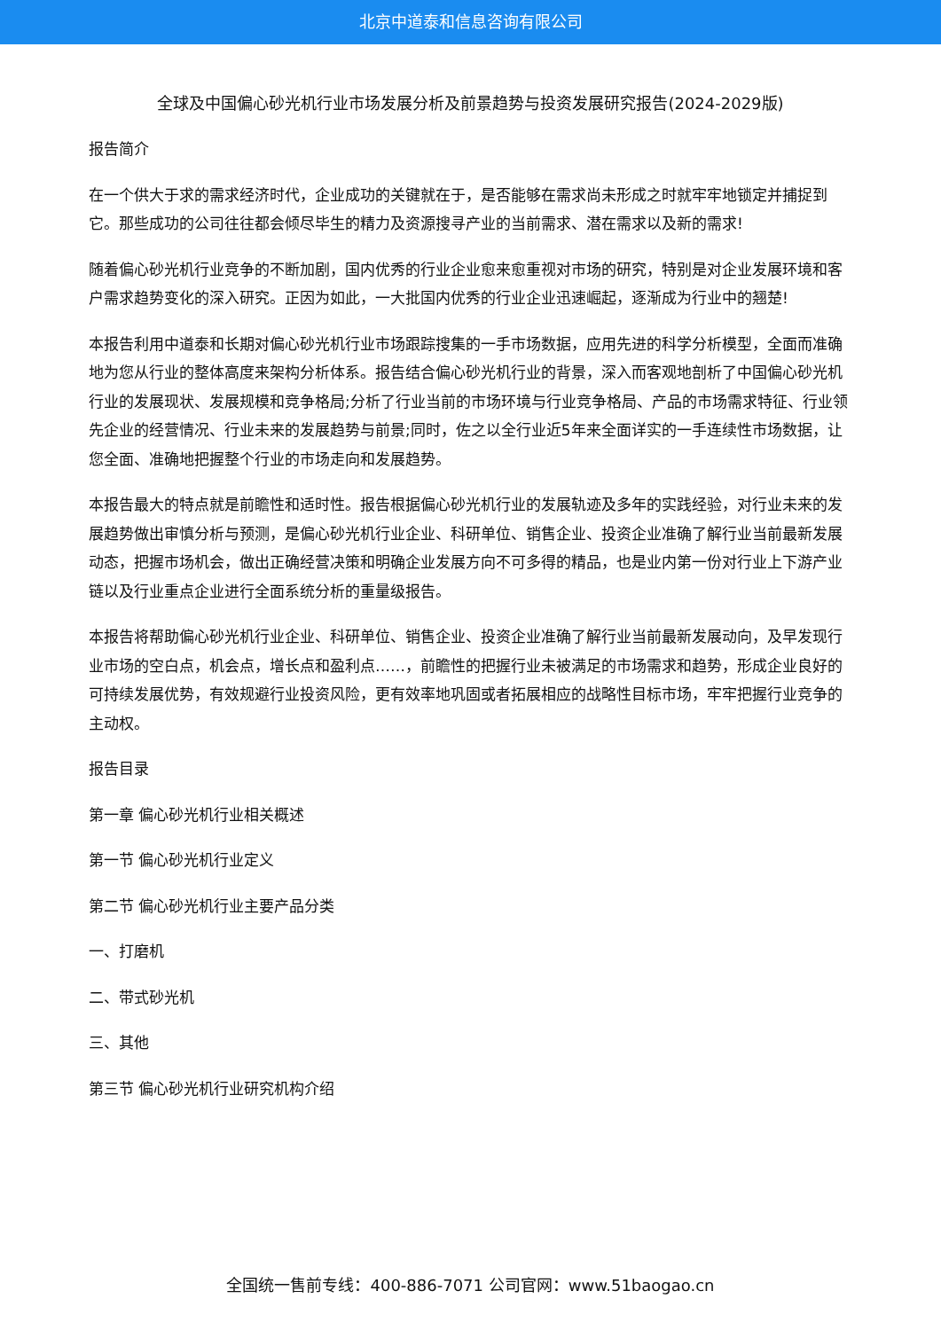北京中道泰和信息咨询有限公司
全球及中国偏心砂光机行业市场发展分析及前景趋势与投资发展研究报告(2024-2029版)
报告简介
在一个供大于求的需求经济时代，企业成功的关键就在于，是否能够在需求尚未形成之时就牢牢地锁定并捕捉到它。那些成功的公司往往都会倾尽毕生的精力及资源搜寻产业的当前需求、潜在需求以及新的需求!
随着偏心砂光机行业竞争的不断加剧，国内优秀的行业企业愈来愈重视对市场的研究，特别是对企业发展环境和客户需求趋势变化的深入研究。正因为如此，一大批国内优秀的行业企业迅速崛起，逐渐成为行业中的翘楚!
本报告利用中道泰和长期对偏心砂光机行业市场跟踪搜集的一手市场数据，应用先进的科学分析模型，全面而准确地为您从行业的整体高度来架构分析体系。报告结合偏心砂光机行业的背景，深入而客观地剖析了中国偏心砂光机行业的发展现状、发展规模和竞争格局;分析了行业当前的市场环境与行业竞争格局、产品的市场需求特征、行业领先企业的经营情况、行业未来的发展趋势与前景;同时，佐之以全行业近5年来全面详实的一手连续性市场数据，让您全面、准确地把握整个行业的市场走向和发展趋势。
本报告最大的特点就是前瞻性和适时性。报告根据偏心砂光机行业的发展轨迹及多年的实践经验，对行业未来的发展趋势做出审慎分析与预测，是偏心砂光机行业企业、科研单位、销售企业、投资企业准确了解行业当前最新发展动态，把握市场机会，做出正确经营决策和明确企业发展方向不可多得的精品，也是业内第一份对行业上下游产业链以及行业重点企业进行全面系统分析的重量级报告。
本报告将帮助偏心砂光机行业企业、科研单位、销售企业、投资企业准确了解行业当前最新发展动向，及早发现行业市场的空白点，机会点，增长点和盈利点……，前瞻性的把握行业未被满足的市场需求和趋势，形成企业良好的可持续发展优势，有效规避行业投资风险，更有效率地巩固或者拓展相应的战略性目标市场，牢牢把握行业竞争的主动权。
报告目录
第一章 偏心砂光机行业相关概述
第一节 偏心砂光机行业定义
第二节 偏心砂光机行业主要产品分类
一、打磨机
二、带式砂光机
三、其他
第三节 偏心砂光机行业研究机构介绍
全国统一售前专线：400-886-7071 公司官网：www.51baogao.cn